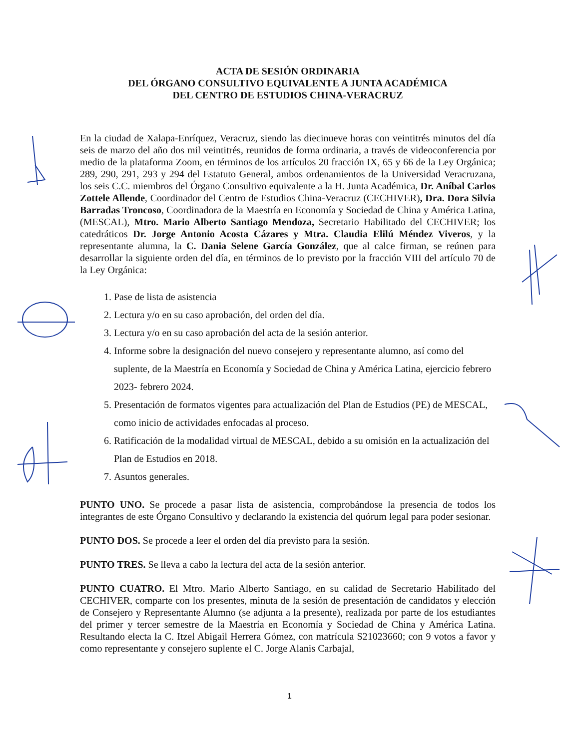ACTA DE SESIÓN ORDINARIA
DEL ÓRGANO CONSULTIVO EQUIVALENTE A JUNTA ACADÉMICA
DEL CENTRO DE ESTUDIOS CHINA-VERACRUZ
En la ciudad de Xalapa-Enríquez, Veracruz, siendo las diecinueve horas con veintitrés minutos del día seis de marzo del año dos mil veintitrés, reunidos de forma ordinaria, a través de videoconferencia por medio de la plataforma Zoom, en términos de los artículos 20 fracción IX, 65 y 66 de la Ley Orgánica; 289, 290, 291, 293 y 294 del Estatuto General, ambos ordenamientos de la Universidad Veracruzana, los seis C.C. miembros del Órgano Consultivo equivalente a la H. Junta Académica, Dr. Aníbal Carlos Zottele Allende, Coordinador del Centro de Estudios China-Veracruz (CECHIVER), Dra. Dora Silvia Barradas Troncoso, Coordinadora de la Maestría en Economía y Sociedad de China y América Latina, (MESCAL), Mtro. Mario Alberto Santiago Mendoza, Secretario Habilitado del CECHIVER; los catedráticos Dr. Jorge Antonio Acosta Cázares y Mtra. Claudia Elilú Méndez Viveros, y la representante alumna, la C. Dania Selene García González, que al calce firman, se reúnen para desarrollar la siguiente orden del día, en términos de lo previsto por la fracción VIII del artículo 70 de la Ley Orgánica:
1. Pase de lista de asistencia
2. Lectura y/o en su caso aprobación, del orden del día.
3. Lectura y/o en su caso aprobación del acta de la sesión anterior.
4. Informe sobre la designación del nuevo consejero y representante alumno, así como del suplente, de la Maestría en Economía y Sociedad de China y América Latina, ejercicio febrero 2023- febrero 2024.
5. Presentación de formatos vigentes para actualización del Plan de Estudios (PE) de MESCAL, como inicio de actividades enfocadas al proceso.
6. Ratificación de la modalidad virtual de MESCAL, debido a su omisión en la actualización del Plan de Estudios en 2018.
7. Asuntos generales.
PUNTO UNO. Se procede a pasar lista de asistencia, comprobándose la presencia de todos los integrantes de este Órgano Consultivo y declarando la existencia del quórum legal para poder sesionar.
PUNTO DOS. Se procede a leer el orden del día previsto para la sesión.
PUNTO TRES. Se lleva a cabo la lectura del acta de la sesión anterior.
PUNTO CUATRO. El Mtro. Mario Alberto Santiago, en su calidad de Secretario Habilitado del CECHIVER, comparte con los presentes, minuta de la sesión de presentación de candidatos y elección de Consejero y Representante Alumno (se adjunta a la presente), realizada por parte de los estudiantes del primer y tercer semestre de la Maestría en Economía y Sociedad de China y América Latina. Resultando electa la C. Itzel Abigail Herrera Gómez, con matrícula S21023660; con 9 votos a favor y como representante y consejero suplente el C. Jorge Alanis Carbajal,
1